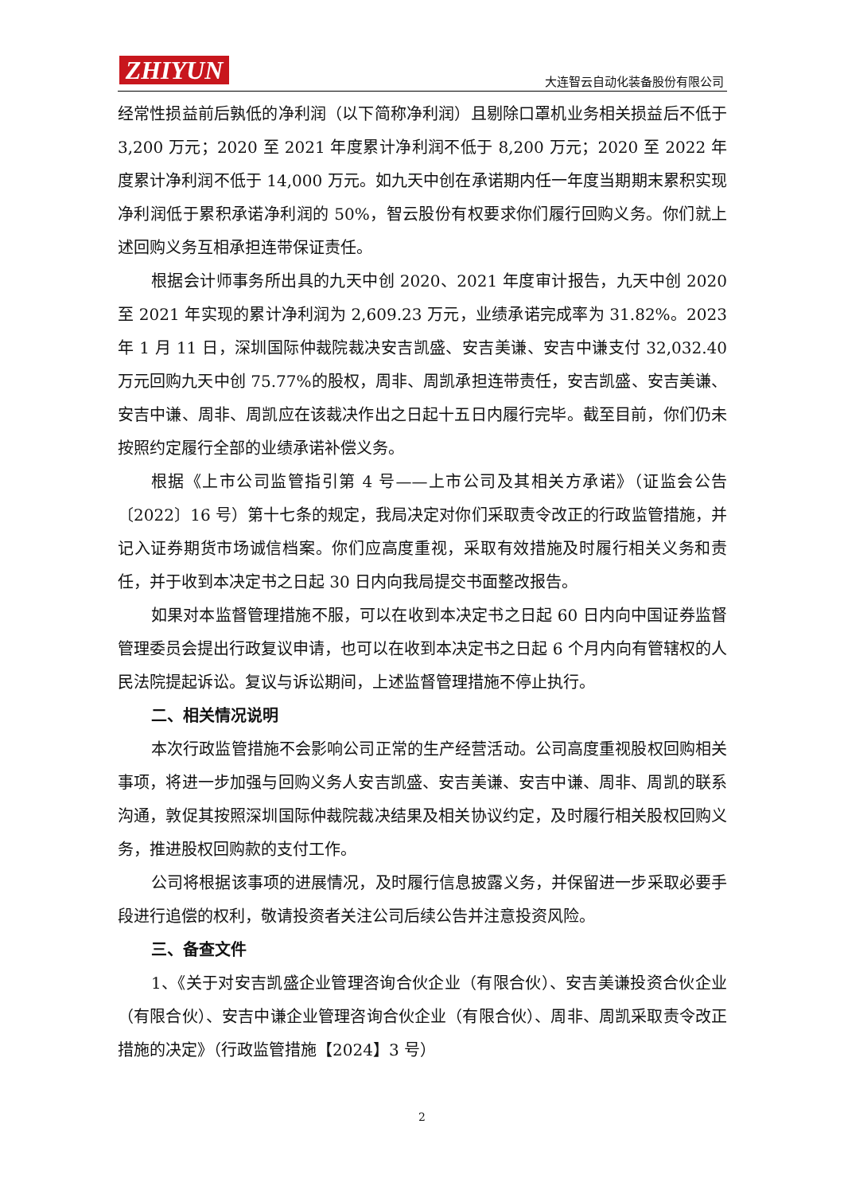ZHIYUN 大连智云自动化装备股份有限公司
经常性损益前后孰低的净利润（以下简称净利润）且剔除口罩机业务相关损益后不低于 3,200 万元；2020 至 2021 年度累计净利润不低于 8,200 万元；2020 至 2022 年度累计净利润不低于 14,000 万元。如九天中创在承诺期内任一年度当期期末累积实现净利润低于累积承诺净利润的 50%，智云股份有权要求你们履行回购义务。你们就上述回购义务互相承担连带保证责任。
根据会计师事务所出具的九天中创 2020、2021 年度审计报告，九天中创 2020 至 2021 年实现的累计净利润为 2,609.23 万元，业绩承诺完成率为 31.82%。2023 年 1 月 11 日，深圳国际仲裁院裁决安吉凯盛、安吉美谦、安吉中谦支付 32,032.40 万元回购九天中创 75.77%的股权，周非、周凯承担连带责任，安吉凯盛、安吉美谦、安吉中谦、周非、周凯应在该裁决作出之日起十五日内履行完毕。截至目前，你们仍未按照约定履行全部的业绩承诺补偿义务。
根据《上市公司监管指引第 4 号——上市公司及其相关方承诺》（证监会公告〔2022〕16 号）第十七条的规定，我局决定对你们采取责令改正的行政监管措施，并记入证券期货市场诚信档案。你们应高度重视，采取有效措施及时履行相关义务和责任，并于收到本决定书之日起 30 日内向我局提交书面整改报告。
如果对本监督管理措施不服，可以在收到本决定书之日起 60 日内向中国证券监督管理委员会提出行政复议申请，也可以在收到本决定书之日起 6 个月内向有管辖权的人民法院提起诉讼。复议与诉讼期间，上述监督管理措施不停止执行。
二、相关情况说明
本次行政监管措施不会影响公司正常的生产经营活动。公司高度重视股权回购相关事项，将进一步加强与回购义务人安吉凯盛、安吉美谦、安吉中谦、周非、周凯的联系沟通，敦促其按照深圳国际仲裁院裁决结果及相关协议约定，及时履行相关股权回购义务，推进股权回购款的支付工作。
公司将根据该事项的进展情况，及时履行信息披露义务，并保留进一步采取必要手段进行追偿的权利，敬请投资者关注公司后续公告并注意投资风险。
三、备查文件
1、《关于对安吉凯盛企业管理咨询合伙企业（有限合伙）、安吉美谦投资合伙企业（有限合伙）、安吉中谦企业管理咨询合伙企业（有限合伙）、周非、周凯采取责令改正措施的决定》（行政监管措施【2024】3 号）
2